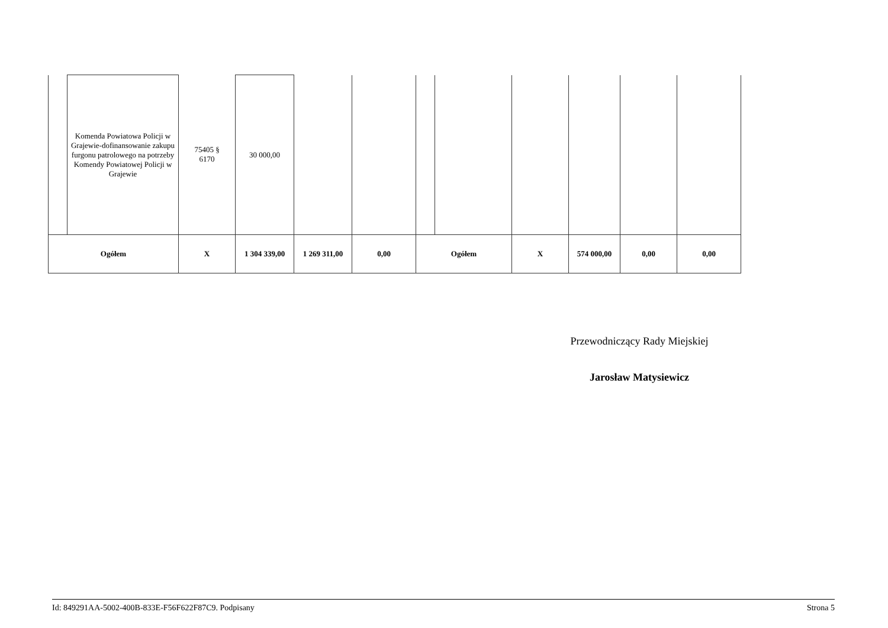| | Komenda Powiatowa Policji w Grajewie-dofinansowanie zakupu furgonu patrolowego na potrzeby Komendy Powiatowej Policji w Grajewie | 75405 § 6170 | 30 000,00 | | | | | | | | |
| Ogółem | | X | 1 304 339,00 | 1 269 311,00 | 0,00 | Ogółem | | X | 574 000,00 | 0,00 | 0,00 |
Przewodniczący Rady Miejskiej
Jarosław Matysiewicz
Id: 849291AA-5002-400B-833E-F56F622F87C9. Podpisany Strona 5